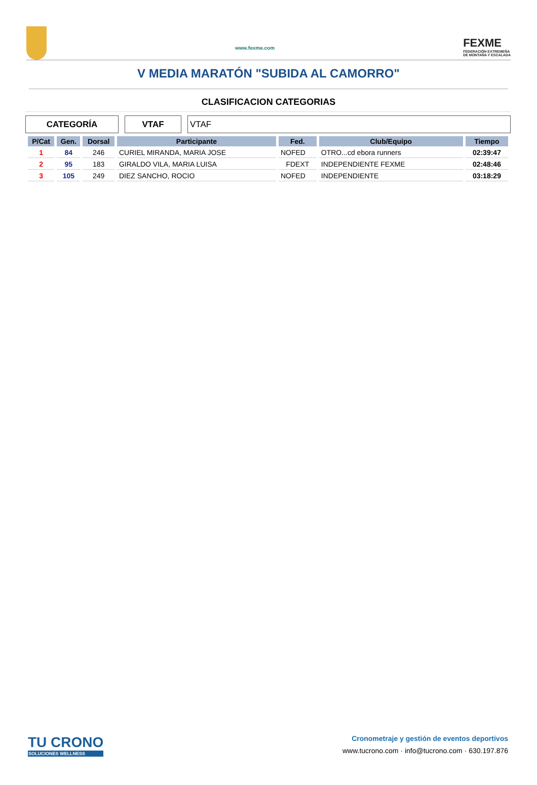www.fexme.com
FEXME
FEDERACIÓN EXTREMEÑA
DE MONTAÑA Y ESCALADA
V MEDIA MARATÓN "SUBIDA AL CAMORRO"
CLASIFICACION CATEGORIAS
CATEGORÍA VTAF VTAF
| P/Cat | Gen. | Dorsal | Participante | Fed. | Club/Equipo | Tiempo |
| --- | --- | --- | --- | --- | --- | --- |
| 1 | 84 | 246 | CURIEL MIRANDA, MARIA JOSE | NOFED | OTRO...cd ebora runners | 02:39:47 |
| 2 | 95 | 183 | GIRALDO VILA, MARIA LUISA | FDEXT | INDEPENDIENTE FEXME | 02:48:46 |
| 3 | 105 | 249 | DIEZ SANCHO, ROCIO | NOFED | INDEPENDIENTE | 03:18:29 |
TU CRONO
SOLUCIONES WELLNESS
Cronometraje y gestión de eventos deportivos
www.tucrono.com · info@tucrono.com · 630.197.876